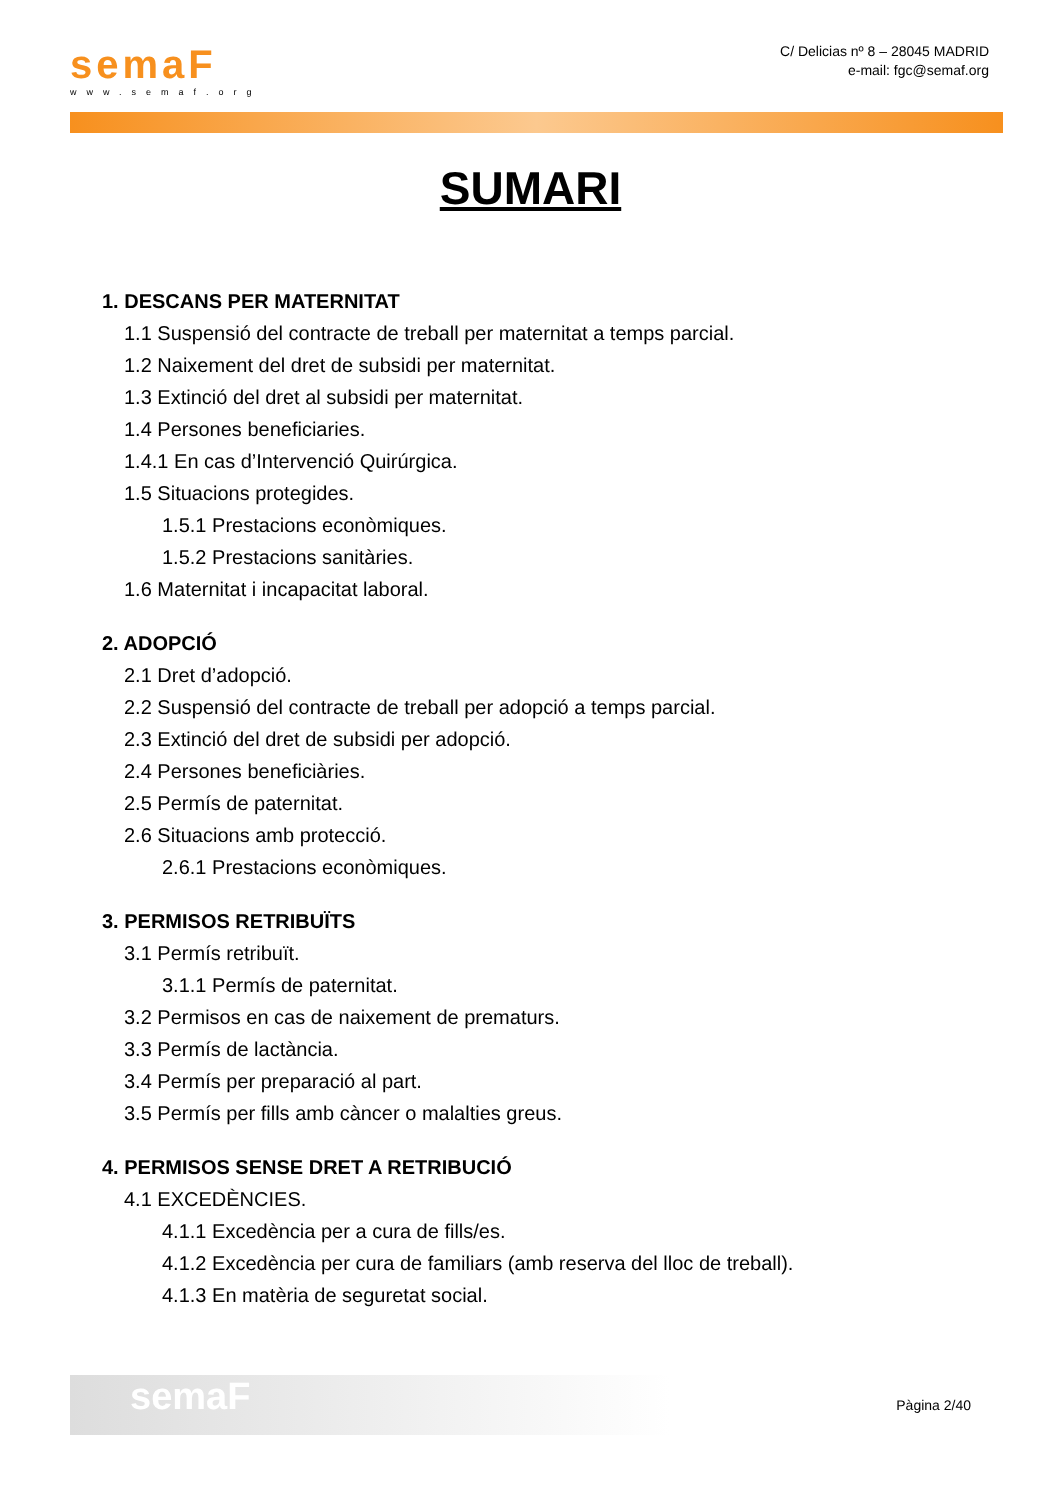semaF
www.semaf.org
C/ Delicias nº 8 – 28045 MADRID
e-mail: fgc@semaf.org
SUMARI
1. DESCANS PER MATERNITAT
1.1 Suspensió del contracte de treball per maternitat a temps parcial.
1.2 Naixement del dret de subsidi per maternitat.
1.3 Extinció del dret al subsidi per maternitat.
1.4 Persones beneficiaries.
1.4.1 En cas d’Intervenció Quirúrgica.
1.5 Situacions protegides.
1.5.1 Prestacions econòmiques.
1.5.2 Prestacions sanitàries.
1.6 Maternitat i incapacitat laboral.
2. ADOPCIÓ
2.1 Dret d’adopció.
2.2 Suspensió del contracte de treball per adopció a temps parcial.
2.3 Extinció del dret de subsidi per adopció.
2.4 Persones beneficiàries.
2.5 Permís de paternitat.
2.6 Situacions amb protecció.
2.6.1 Prestacions econòmiques.
3. PERMISOS RETRIBUÏTS
3.1 Permís retribuït.
3.1.1 Permís de paternitat.
3.2 Permisos en cas de naixement de prematurs.
3.3 Permís de lactància.
3.4 Permís per preparació al part.
3.5 Permís per fills amb càncer o malalties greus.
4. PERMISOS SENSE DRET A RETRIBUCIÓ
4.1 EXCEDÈNCIES.
4.1.1 Excedència per a cura de fills/es.
4.1.2 Excedència per cura de familiars (amb reserva del lloc de treball).
4.1.3 En matèria de seguretat social.
semaF
Pàgina 2/40